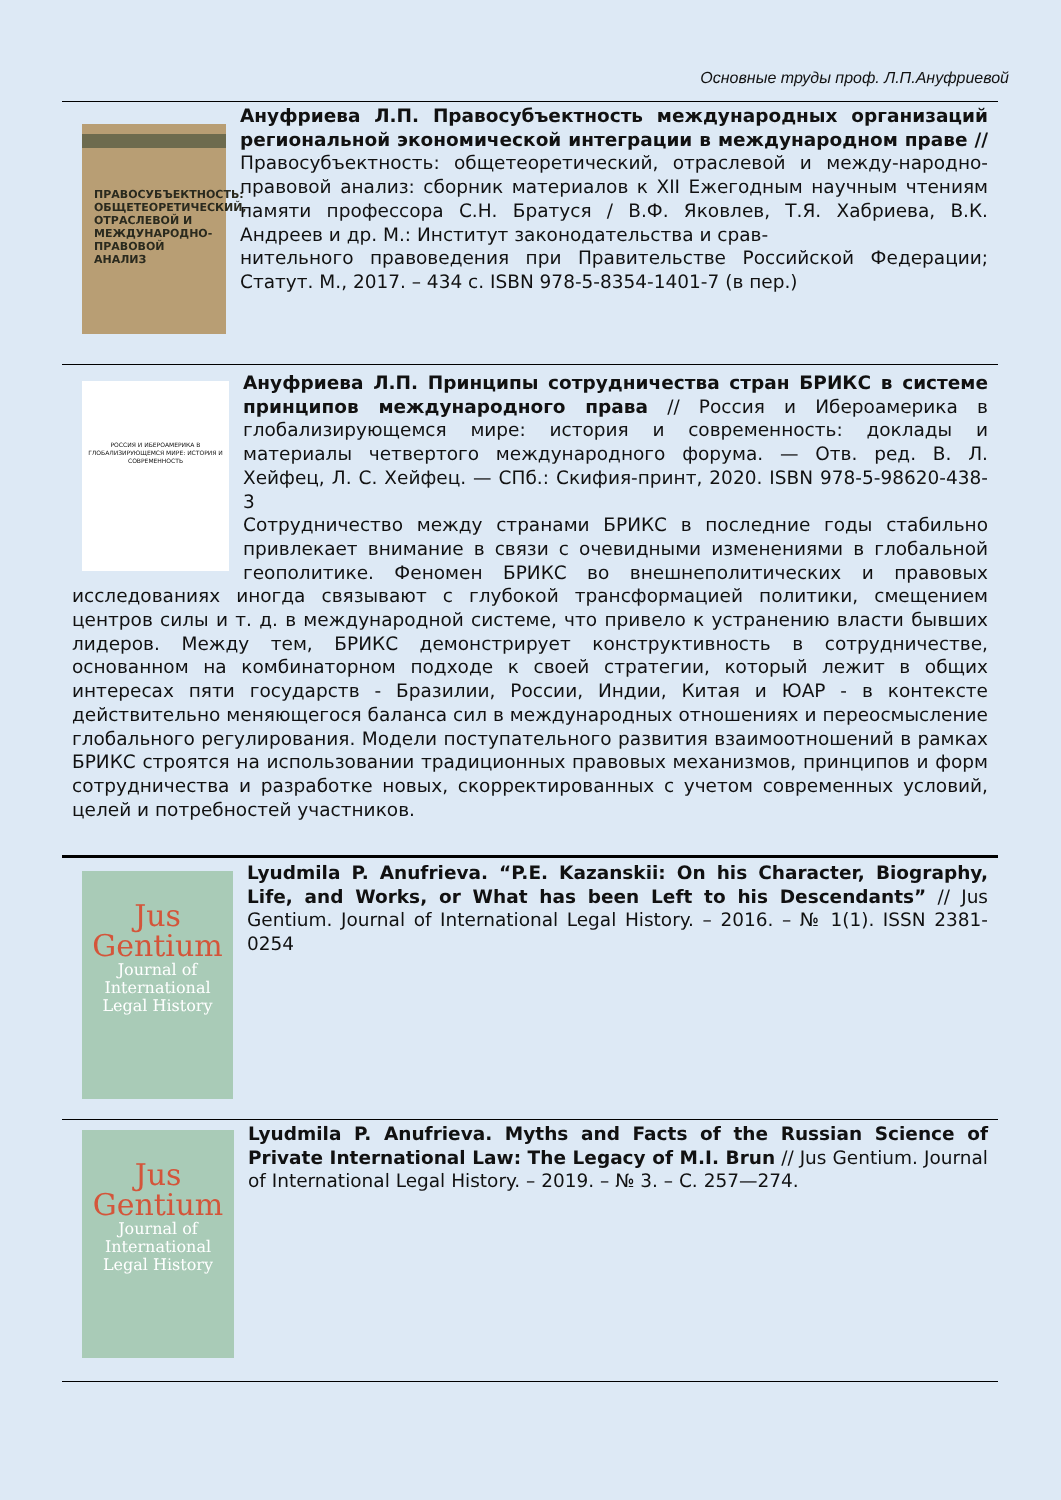Основные труды проф. Л.П.Ануфриевой
ПРАВОСУБЪЕКТНОСТЬ:
ОБЩЕТЕОРЕТИЧЕСКИЙ, ОТРАСЛЕВОЙ И МЕЖДУНАРОДНО-ПРАВОВОЙ АНАЛИЗ
Ануфриева Л.П. Правосубъектность международных организаций региональной экономической интеграции в международном праве // Правосубъектность: общетеоретический, отраслевой и между-народно-правовой анализ: сборник материалов к XII Ежегодным научным чтениям памяти профессора С.Н. Братуся / В.Ф. Яковлев, Т.Я. Хабриева, В.К. Андреев и др. М.: Институт законодательства и срав-
нительного правоведения при Правительстве Российской Федерации; Статут. М., 2017. – 434 с. ISBN 978-5-8354-1401-7 (в пер.)
РОССИЯ И ИБЕРОАМЕРИКА В ГЛОБАЛИЗИРУЮЩЕМСЯ МИРЕ: ИСТОРИЯ И СОВРЕМЕННОСТЬ
Ануфриева Л.П. Принципы сотрудничества стран БРИКС в системе принципов международного права // Россия и Ибероамерика в глобализирующемся мире: история и современность: доклады и материалы четвертого международного форума. — Отв. ред. В. Л. Хейфец, Л. С. Хейфец. — СПб.: Скифия-принт, 2020. ISBN 978-5-98620-438-3
Сотрудничество между странами БРИКС в последние годы стабильно привлекает внимание в связи с очевидными изменениями в глобальной геополитике. Феномен БРИКС во внешнеполитических и правовых исследованиях иногда связывают с глубокой трансформацией политики, смещением центров силы и т. д. в международной системе, что привело к устранению власти бывших лидеров. Между тем, БРИКС демонстрирует конструктивность в сотрудничестве, основанном на комбинаторном подходе к своей стратегии, который лежит в общих интересах пяти государств - Бразилии, России, Индии, Китая и ЮАР - в контексте действительно меняющегося баланса сил в международных отношениях и переосмысление глобального регулирования. Модели поступательного развития взаимоотношений в рамках БРИКС строятся на использовании традиционных правовых механизмов, принципов и форм сотрудничества и разработке новых, скорректированных с учетом современных условий, целей и потребностей участников.
Jus
Gentium
Journal of International Legal History
Lyudmila P. Anufrieva. “P.E. Kazanskii: On his Character, Biography, Life, and Works, or What has been Left to his Descendants” // Jus Gentium. Journal of International Legal History. – 2016. – № 1(1). ISSN 2381-0254
Jus
Gentium
Journal of International Legal History
Lyudmila P. Anufrieva. Myths and Facts of the Russian Science of Private International Law: The Legacy of M.I. Brun // Jus Gentium. Journal of International Legal History. – 2019. – № 3. – С. 257—274.